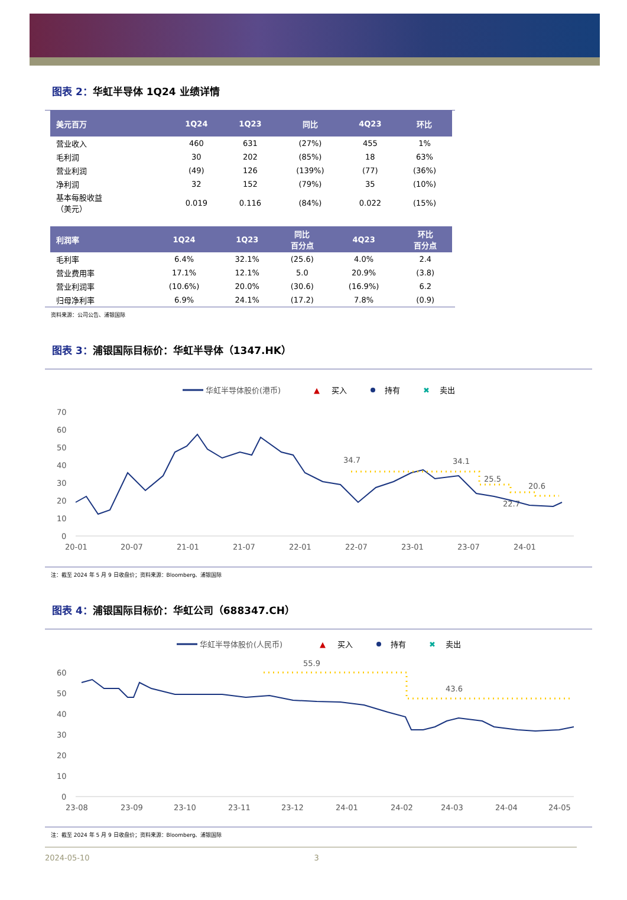图表 2：华虹半导体 1Q24 业绩详情
| 美元百万 | 1Q24 | 1Q23 | 同比 | 4Q23 | 环比 |
| --- | --- | --- | --- | --- | --- |
| 营业收入 | 460 | 631 | (27%) | 455 | 1% |
| 毛利润 | 30 | 202 | (85%) | 18 | 63% |
| 营业利润 | (49) | 126 | (139%) | (77) | (36%) |
| 净利润 | 32 | 152 | (79%) | 35 | (10%) |
| 基本每股收益 （美元） | 0.019 | 0.116 | (84%) | 0.022 | (15%) |
| 利润率 | 1Q24 | 1Q23 | 同比 百分点 | 4Q23 | 环比 百分点 |
| --- | --- | --- | --- | --- | --- |
| 毛利率 | 6.4% | 32.1% | (25.6) | 4.0% | 2.4 |
| 营业费用率 | 17.1% | 12.1% | 5.0 | 20.9% | (3.8) |
| 营业利润率 | (10.6%) | 20.0% | (30.6) | (16.9%) | 6.2 |
| 归母净利率 | 6.9% | 24.1% | (17.2) | 7.8% | (0.9) |
资料来源：公司公告、浦银国际
图表 3：浦银国际目标价：华虹半导体（1347.HK）
华虹半导体股价(港币)
▲
买入
持有
✖
卖出
70
60
50
40
30
20
10
0
20-01
20-07
21-01
21-07
22-01
22-07
23-01
23-07
24-01
34.7
34.1
25.5
20.6
22.7
注：截至 2024 年 5 月 9 日收盘价；资料来源：Bloomberg、浦银国际
图表 4：浦银国际目标价：华虹公司（688347.CH）
华虹半导体股价(人民币)
▲
买入
持有
✖
卖出
60
50
40
30
20
10
0
23-08
23-09
23-10
23-11
23-12
24-01
24-02
24-03
24-04
24-05
55.9
43.6
注：截至 2024 年 5 月 9 日收盘价；资料来源：Bloomberg、浦银国际
2024-05-10 3